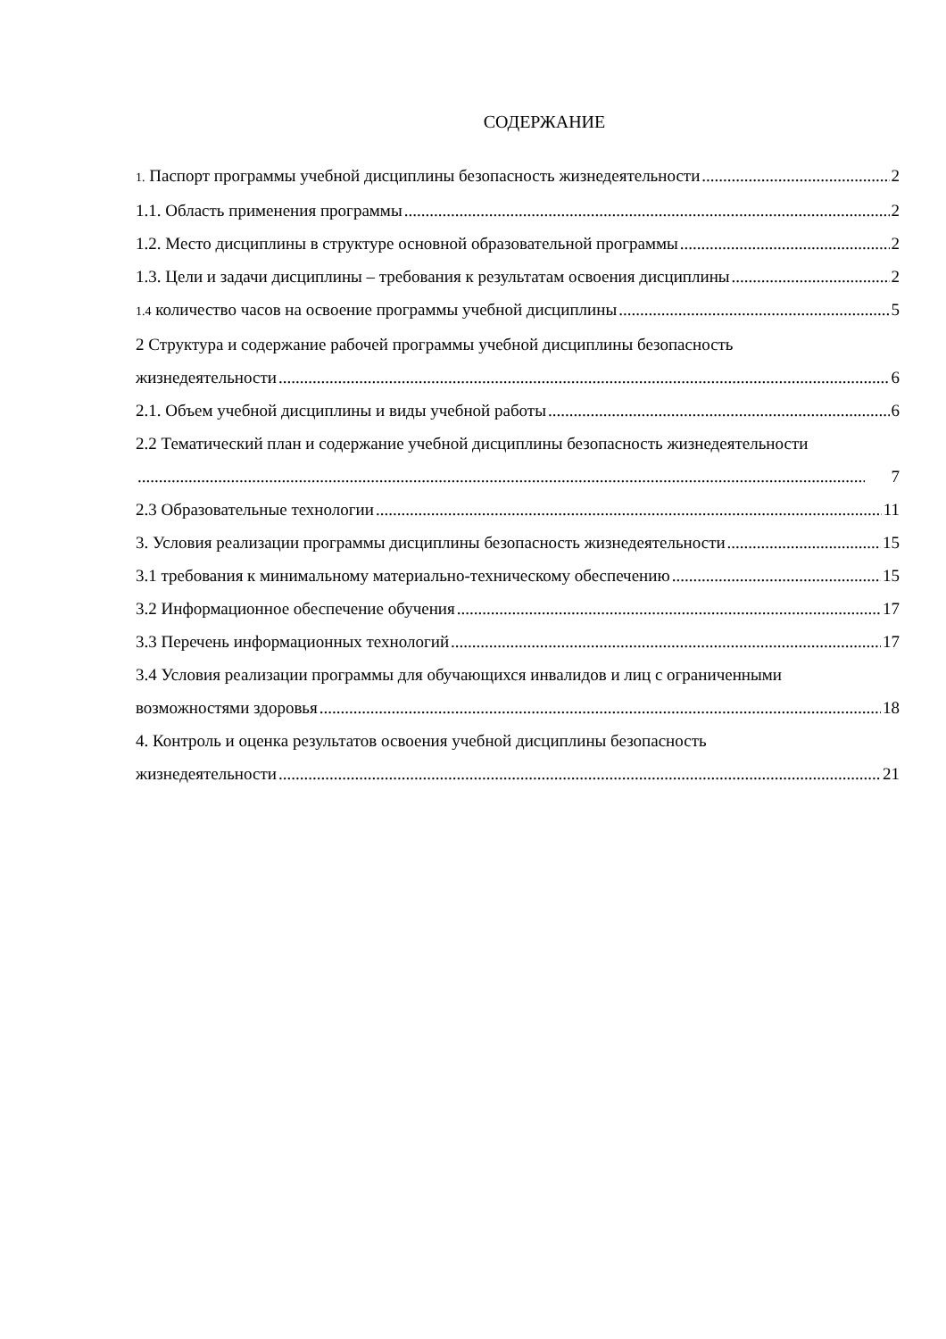СОДЕРЖАНИЕ
1. Паспорт программы учебной дисциплины безопасность жизнедеятельности 2
1.1. Область применения программы 2
1.2. Место дисциплины в структуре основной образовательной программы 2
1.3. Цели и задачи дисциплины – требования к результатам освоения дисциплины 2
1.4 количество часов на освоение программы учебной дисциплины 5
2 Структура и содержание рабочей программы учебной дисциплины безопасность
жизнедеятельности 6
2.1. Объем учебной дисциплины и виды учебной работы 6
2.2 Тематический план и содержание учебной дисциплины безопасность жизнедеятельности
7
2.3 Образовательные технологии 11
3. Условия реализации программы дисциплины безопасность жизнедеятельности 15
3.1 требования к минимальному материально-техническому обеспечению 15
3.2 Информационное обеспечение обучения 17
3.3 Перечень информационных технологий 17
3.4 Условия реализации программы для обучающихся инвалидов и лиц с ограниченными
возможностями здоровья 18
4. Контроль и оценка результатов освоения учебной дисциплины безопасность
жизнедеятельности 21